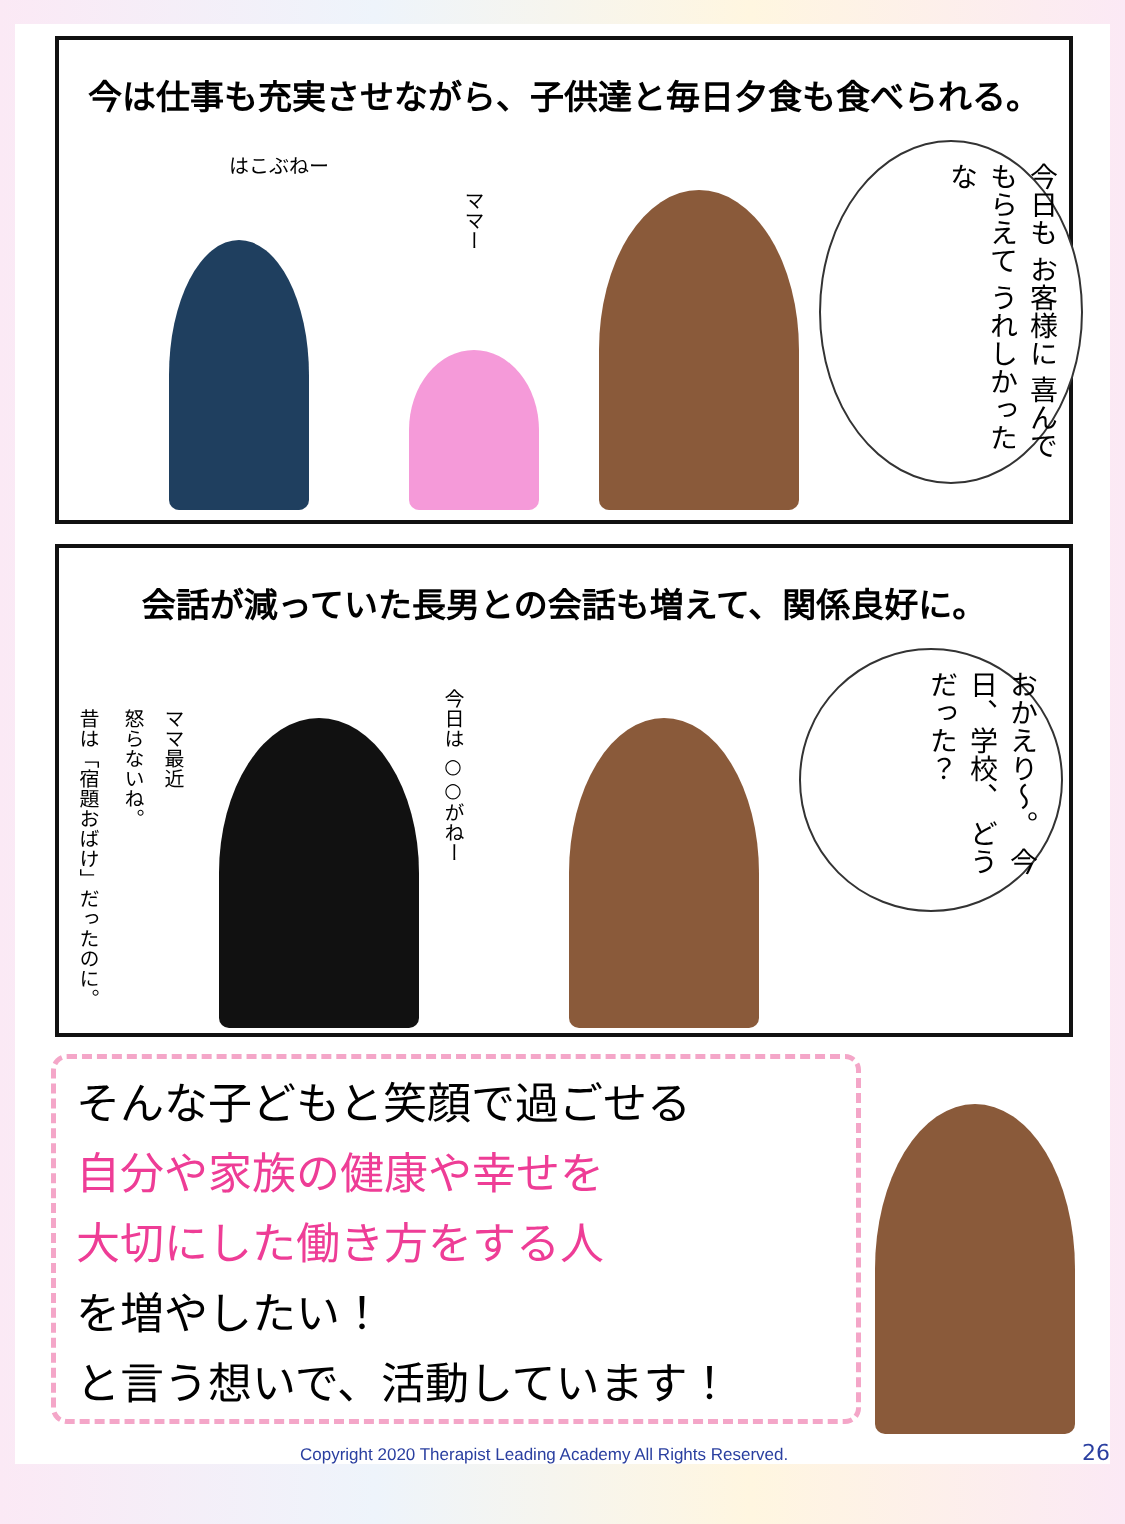今は仕事も充実させながら、子供達と毎日夕食も食べられる。
はこぶねー
ママー
今日も お客様に 喜んでもらえて うれしかったな
会話が減っていた長男との会話も増えて、関係良好に。
昔は「宿題おばけ」だったのに。
怒らないね。
ママ最近
今日は ○○がねー
おかえり〜。 今日、学校、 どうだった？
そんな子どもと笑顔で過ごせる
自分や家族の健康や幸せを
大切にした働き方をする人
を増やしたい！
と言う想いで、活動しています！
Copyright 2020 Therapist Leading Academy All Rights Reserved.
26